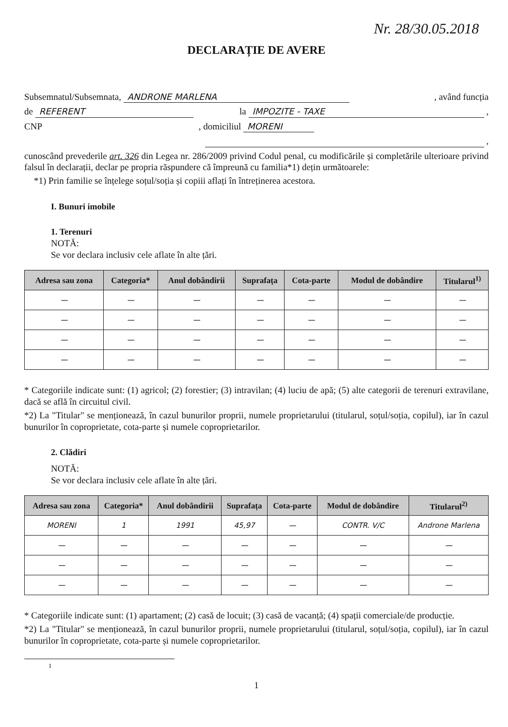Nr. 28/30.05.2018
DECLARAȚIE DE AVERE
Subsemnatul/Subsemnata, ANDRONE MARLENA, având funcția
de REFERENT la IMPOZITE - TAXE ,
CNP, domiciliul MORENI
,
cunoscând prevederile art. 326 din Legea nr. 286/2009 privind Codul penal, cu modificările și completările ulterioare privind falsul în declarații, declar pe propria răspundere că împreună cu familia*1) dețin următoarele:
*1) Prin familie se înțelege soțul/soția și copiii aflați în întreținerea acestora.
I. Bunuri imobile
1. Terenuri
NOTĂ:
Se vor declara inclusiv cele aflate în alte țări.
| Adresa sau zona | Categoria* | Anul dobândirii | Suprafața | Cota-parte | Modul de dobândire | Titularul<sup>1)</sup> |
| --- | --- | --- | --- | --- | --- | --- |
| — | — | — | — | — | — | — |
| — | — | — | — | — | — | — |
| — | — | — | — | — | — | — |
| — | — | — | — | — | — | — |
* Categoriile indicate sunt: (1) agricol; (2) forestier; (3) intravilan; (4) luciu de apă; (5) alte categorii de terenuri extravilane, dacă se află în circuitul civil.
*2) La "Titular" se menționează, în cazul bunurilor proprii, numele proprietarului (titularul, soțul/soția, copilul), iar în cazul bunurilor în coproprietate, cota-parte și numele coproprietarilor.
2. Clădiri
NOTĂ:
Se vor declara inclusiv cele aflate în alte țări.
| Adresa sau zona | Categoria* | Anul dobândirii | Suprafața | Cota-parte | Modul de dobândire | Titularul<sup>2)</sup> |
| --- | --- | --- | --- | --- | --- | --- |
| MORENI | 1 | 1991 | 45,97 | — | CONTR. V/C | Androne Marlena |
| — | — | — | — | — | — | — |
| — | — | — | — | — | — | — |
| — | — | — | — | — | — | — |
* Categoriile indicate sunt: (1) apartament; (2) casă de locuit; (3) casă de vacanță; (4) spații comerciale/de producție.
*2) La "Titular" se menționează, în cazul bunurilor proprii, numele proprietarului (titularul, soțul/soția, copilul), iar în cazul bunurilor în coproprietate, cota-parte și numele coproprietarilor.
1
1